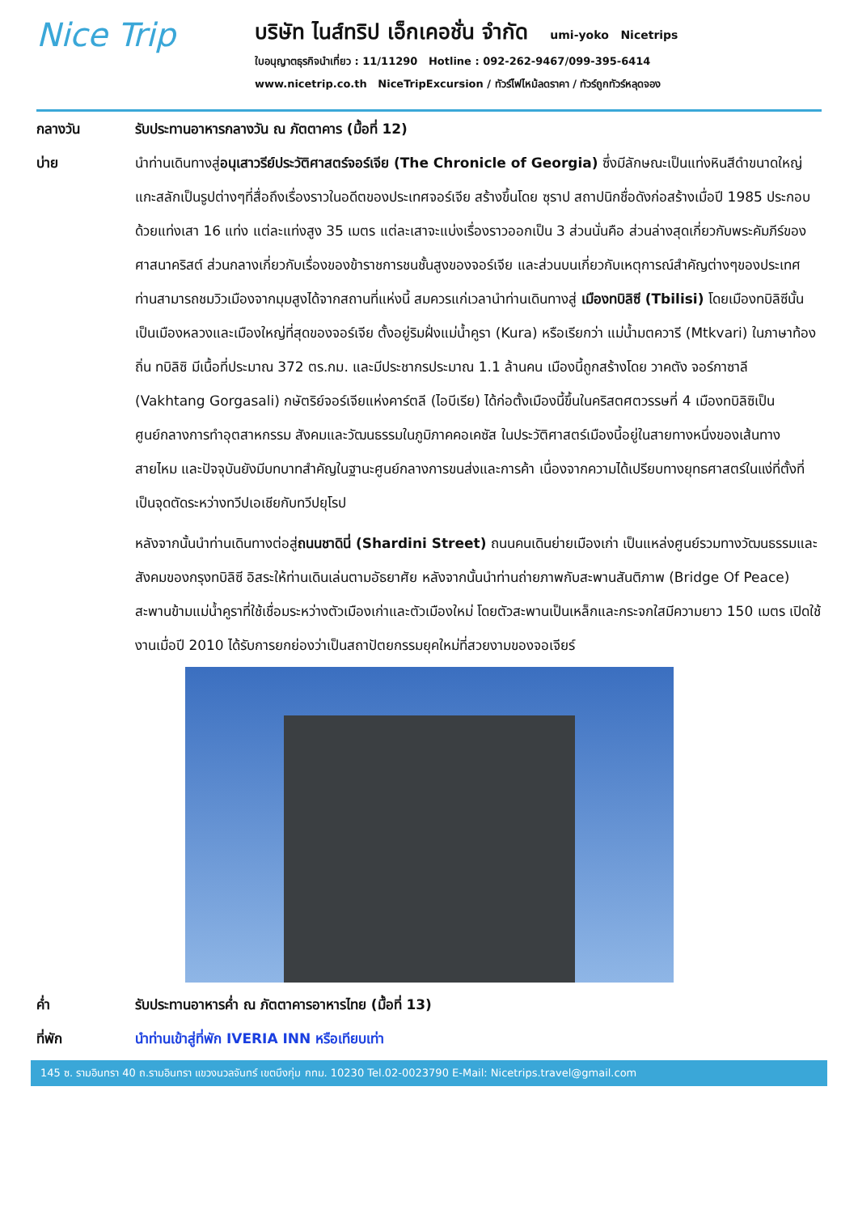Nice Trip
บริษัท ไนส์ทริป เอ็กเคอชั่น จำกัด umi-yoko Nicetrips
ใบอนุญาตธุรกิจนำเที่ยว : 11/11290 Hotline : 092-262-9467/099-395-6414
www.nicetrip.co.th NiceTripExcursion / ทัวร์ไฟไหม้ลดราคา / ทัวร์ถูกทัวร์หลุดจอง
กลางวัน รับประทานอาหารกลางวัน ณ ภัตตาคาร (มื้อที่ 12)
บ่าย นำท่านเดินทางสู่อนุเสาวรีย์ประวัติศาสตร์จอร์เจีย (The Chronicle of Georgia) ซึ่งมีลักษณะเป็นแท่งหินสีดำขนาดใหญ่ แกะสลักเป็นรูปต่างๆที่สื่อถึงเรื่องราวในอดีตของประเทศจอร์เจีย สร้างขึ้นโดย ซุราป สถาปนิกชื่อดังก่อสร้างเมื่อปี 1985 ประกอบด้วยแท่งเสา 16 แท่ง แต่ละแท่งสูง 35 เมตร แต่ละเสาจะแบ่งเรื่องราวออกเป็น 3 ส่วนนั่นคือ ส่วนล่างสุดเกี่ยวกับพระคัมภีร์ของศาสนาคริสต์ ส่วนกลางเกี่ยวกับเรื่องของข้าราชการชนชั้นสูงของจอร์เจีย และส่วนบนเกี่ยวกับเหตุการณ์สำคัญต่างๆของประเทศ ท่านสามารถชมวิวเมืองจากมุมสูงได้จากสถานที่แห่งนี้ สมควรแก่เวลานำท่านเดินทางสู่ เมืองทบิลิซี (Tbilisi) โดยเมืองทบิลิซีนั้น เป็นเมืองหลวงและเมืองใหญ่ที่สุดของจอร์เจีย ตั้งอยู่ริมฝั่งแม่น้ำคูรา (Kura) หรือเรียกว่า แม่น้ำมตควารี (Mtkvari) ในภาษาท้องถิ่น ทบิลิซิ มีเนื้อที่ประมาณ 372 ตร.กม. และมีประชากรประมาณ 1.1 ล้านคน เมืองนี้ถูกสร้างโดย วาคตัง จอร์กาซาลี (Vakhtang Gorgasali) กษัตริย์จอร์เจียแห่งคาร์ตลี (ไอบีเรีย) ได้ก่อตั้งเมืองนี้ขึ้นในคริสตศตวรรษที่ 4 เมืองทบิลิซิเป็นศูนย์กลางการทำอุตสาหกรรม สังคมและวัฒนธรรมในภูมิภาคคอเคซัส ในประวัติศาสตร์เมืองนี้อยู่ในสายทางหนึ่งของเส้นทางสายไหม และปัจจุบันยังมีบทบาทสำคัญในฐานะศูนย์กลางการขนส่งและการค้า เนื่องจากความได้เปรียบทางยุทธศาสตร์ในแง่ที่ตั้งที่เป็นจุดตัดระหว่างทวีปเอเชียกับทวีปยุโรป
หลังจากนั้นนำท่านเดินทางต่อสู่ถนนชาดินี่ (Shardini Street) ถนนคนเดินย่ายเมืองเก่า เป็นแหล่งศูนย์รวมทางวัฒนธรรมและสังคมของกรุงทบิลิซี อิสระให้ท่านเดินเล่นตามอัธยาศัย หลังจากนั้นนำท่านถ่ายภาพกับสะพานสันติภาพ (Bridge Of Peace) สะพานข้ามแม่น้ำคูราที่ใช้เชื่อมระหว่างตัวเมืองเก่าและตัวเมืองใหม่ โดยตัวสะพานเป็นเหล็กและกระจกใสมีความยาว 150 เมตร เปิดใช้งานเมื่อปี 2010 ได้รับการยกย่องว่าเป็นสถาปัตยกรรมยุคใหม่ที่สวยงามของจอเจียร์
ค่ำ รับประทานอาหารค่ำ ณ ภัตตาคารอาหารไทย (มื้อที่ 13)
ที่พัก นำท่านเข้าสู่ที่พัก IVERIA INN หรือเทียบเท่า
145 ซ. รามอินทรา 40 ถ.รามอินทรา แขวงนวลจันทร์ เขตบึงกุ่ม กทม. 10230 Tel.02-0023790 E-Mail: Nicetrips.travel@gmail.com